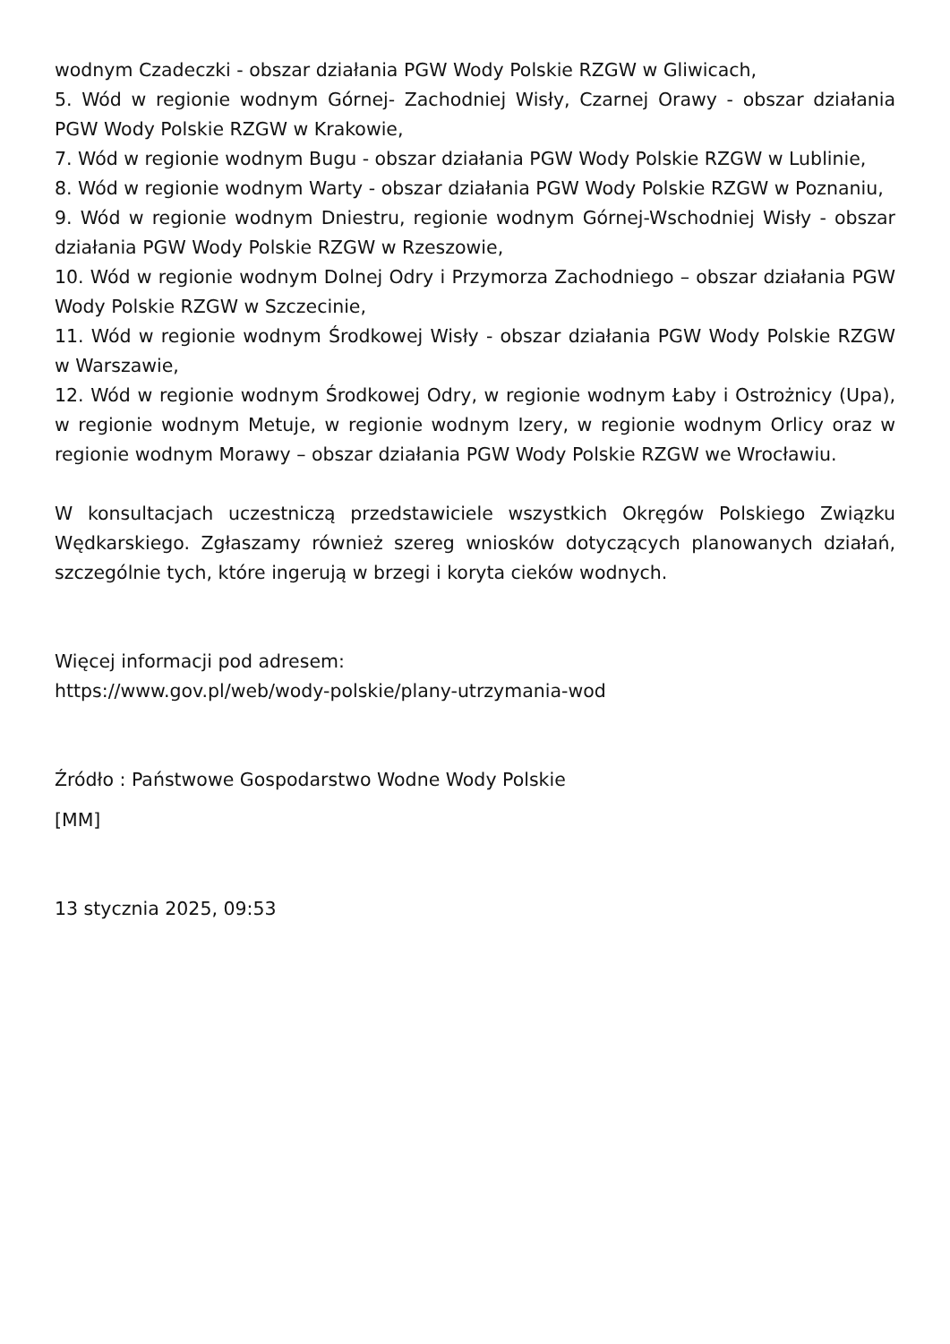wodnym Czadeczki - obszar działania PGW Wody Polskie RZGW w Gliwicach,
5. Wód w regionie wodnym Górnej- Zachodniej Wisły, Czarnej Orawy - obszar działania PGW Wody Polskie RZGW w Krakowie,
7. Wód w regionie wodnym Bugu - obszar działania PGW Wody Polskie RZGW w Lublinie,
8. Wód w regionie wodnym Warty - obszar działania PGW Wody Polskie RZGW w Poznaniu,
9. Wód w regionie wodnym Dniestru, regionie wodnym Górnej-Wschodniej Wisły - obszar działania PGW Wody Polskie RZGW w Rzeszowie,
10. Wód w regionie wodnym Dolnej Odry i Przymorza Zachodniego – obszar działania PGW Wody Polskie RZGW w Szczecinie,
11. Wód w regionie wodnym Środkowej Wisły - obszar działania PGW Wody Polskie RZGW w Warszawie,
12. Wód w regionie wodnym Środkowej Odry, w regionie wodnym Łaby i Ostrożnicy (Upa), w regionie wodnym Metuje, w regionie wodnym Izery, w regionie wodnym Orlicy oraz w regionie wodnym Morawy – obszar działania PGW Wody Polskie RZGW we Wrocławiu.
W konsultacjach uczestniczą przedstawiciele wszystkich Okręgów Polskiego Związku Wędkarskiego. Zgłaszamy również szereg wniosków dotyczących planowanych działań, szczególnie tych, które ingerują w brzegi i koryta cieków wodnych.
Więcej informacji pod adresem:
https://www.gov.pl/web/wody-polskie/plany-utrzymania-wod
Źródło : Państwowe Gospodarstwo Wodne Wody Polskie
[MM]
13 stycznia 2025, 09:53